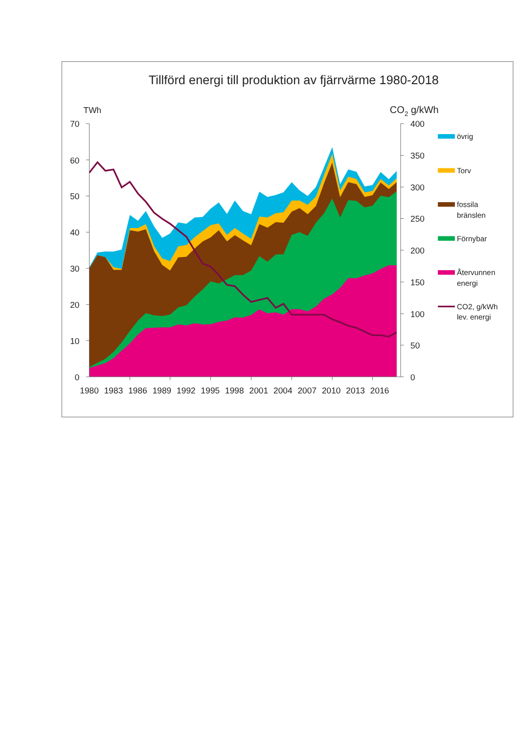Tillförd energi till produktion av fjärrvärme 1980-2018
TWh
CO2 g/kWh
70
60
50
40
30
20
10
0
400
350
300
250
200
150
100
50
0
1980
1983
1986
1989
1992
1995
1998
2001
2004
2007
2010
2013
2016
övrig
Torv
fossila
bränslen
Förnybar
Återvunnen
energi
CO2, g/kWh
lev. energi